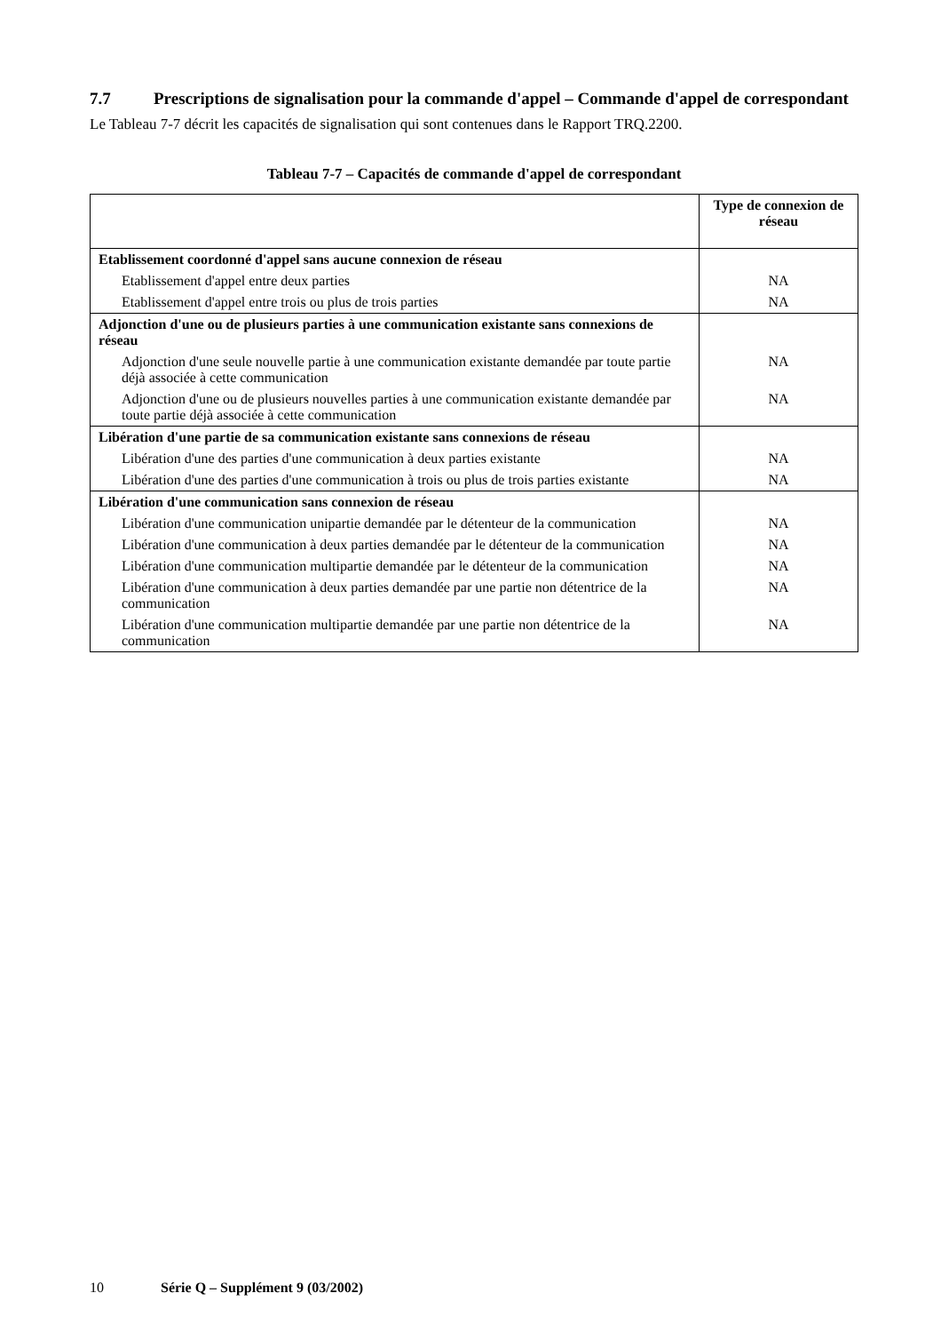7.7 Prescriptions de signalisation pour la commande d'appel – Commande d'appel de correspondant
Le Tableau 7-7 décrit les capacités de signalisation qui sont contenues dans le Rapport TRQ.2200.
Tableau 7-7 – Capacités de commande d'appel de correspondant
| | Type de connexion de réseau |
| --- | --- |
| Etablissement coordonné d'appel sans aucune connexion de réseau | |
| Etablissement d'appel entre deux parties | NA |
| Etablissement d'appel entre trois ou plus de trois parties | NA |
| Adjonction d'une ou de plusieurs parties à une communication existante sans connexions de réseau | |
| Adjonction d'une seule nouvelle partie à une communication existante demandée par toute partie déjà associée à cette communication | NA |
| Adjonction d'une ou de plusieurs nouvelles parties à une communication existante demandée par toute partie déjà associée à cette communication | NA |
| Libération d'une partie de sa communication existante sans connexions de réseau | |
| Libération d'une des parties d'une communication à deux parties existante | NA |
| Libération d'une des parties d'une communication à trois ou plus de trois parties existante | NA |
| Libération d'une communication sans connexion de réseau | |
| Libération d'une communication unipartie demandée par le détenteur de la communication | NA |
| Libération d'une communication à deux parties demandée par le détenteur de la communication | NA |
| Libération d'une communication multipartie demandée par le détenteur de la communication | NA |
| Libération d'une communication à deux parties demandée par une partie non détentrice de la communication | NA |
| Libération d'une communication multipartie demandée par une partie non détentrice de la communication | NA |
10 Série Q – Supplément 9 (03/2002)